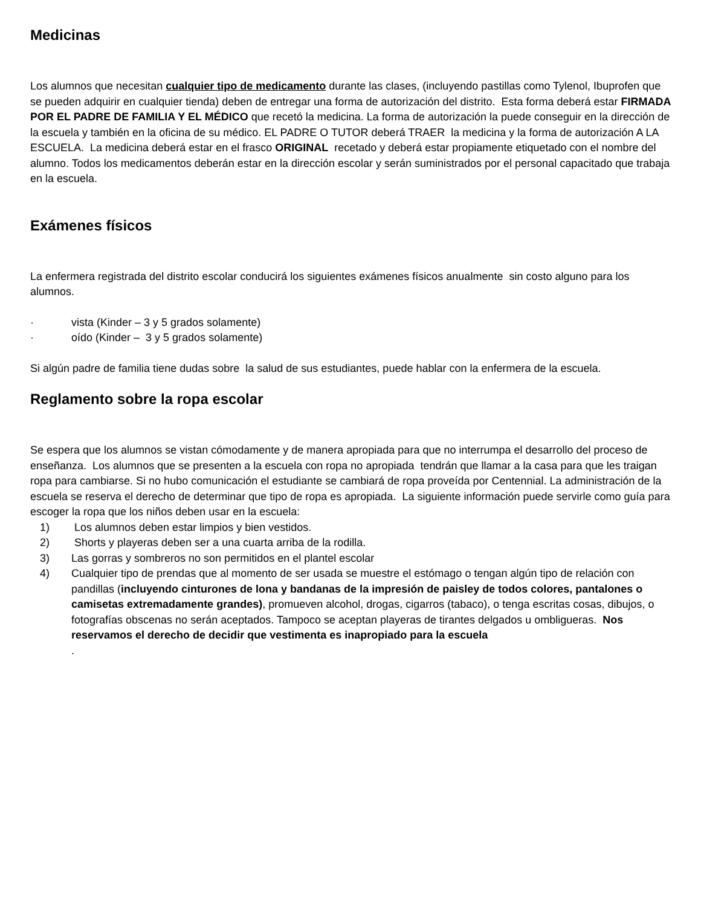Medicinas
Los alumnos que necesitan cualquier tipo de medicamento durante las clases, (incluyendo pastillas como Tylenol, Ibuprofen que se pueden adquirir en cualquier tienda) deben de entregar una forma de autorización del distrito. Esta forma deberá estar FIRMADA POR EL PADRE DE FAMILIA Y EL MÉDICO que recetó la medicina. La forma de autorización la puede conseguir en la dirección de la escuela y también en la oficina de su médico. EL PADRE O TUTOR deberá TRAER la medicina y la forma de autorización A LA ESCUELA. La medicina deberá estar en el frasco ORIGINAL recetado y deberá estar propiamente etiquetado con el nombre del alumno. Todos los medicamentos deberán estar en la dirección escolar y serán suministrados por el personal capacitado que trabaja en la escuela.
Exámenes físicos
La enfermera registrada del distrito escolar conducirá los siguientes exámenes físicos anualmente sin costo alguno para los alumnos.
· vista (Kinder – 3 y 5 grados solamente)
· oído (Kinder – 3 y 5 grados solamente)
Si algún padre de familia tiene dudas sobre la salud de sus estudiantes, puede hablar con la enfermera de la escuela.
Reglamento sobre la ropa escolar
Se espera que los alumnos se vistan cómodamente y de manera apropiada para que no interrumpa el desarrollo del proceso de enseñanza. Los alumnos que se presenten a la escuela con ropa no apropiada tendrán que llamar a la casa para que les traigan ropa para cambiarse. Si no hubo comunicación el estudiante se cambiará de ropa proveída por Centennial. La administración de la escuela se reserva el derecho de determinar que tipo de ropa es apropiada. La siguiente información puede servirle como guía para escoger la ropa que los niños deben usar en la escuela:
1) Los alumnos deben estar limpios y bien vestidos.
2) Shorts y playeras deben ser a una cuarta arriba de la rodilla.
3) Las gorras y sombreros no son permitidos en el plantel escolar
4) Cualquier tipo de prendas que al momento de ser usada se muestre el estómago o tengan algún tipo de relación con pandillas (incluyendo cinturones de lona y bandanas de la impresión de paisley de todos colores, pantalones o camisetas extremadamente grandes), promueven alcohol, drogas, cigarros (tabaco), o tenga escritas cosas, dibujos, o fotografías obscenas no serán aceptados. Tampoco se aceptan playeras de tirantes delgados u ombligueras. Nos reservamos el derecho de decidir que vestimenta es inapropiado para la escuela
.